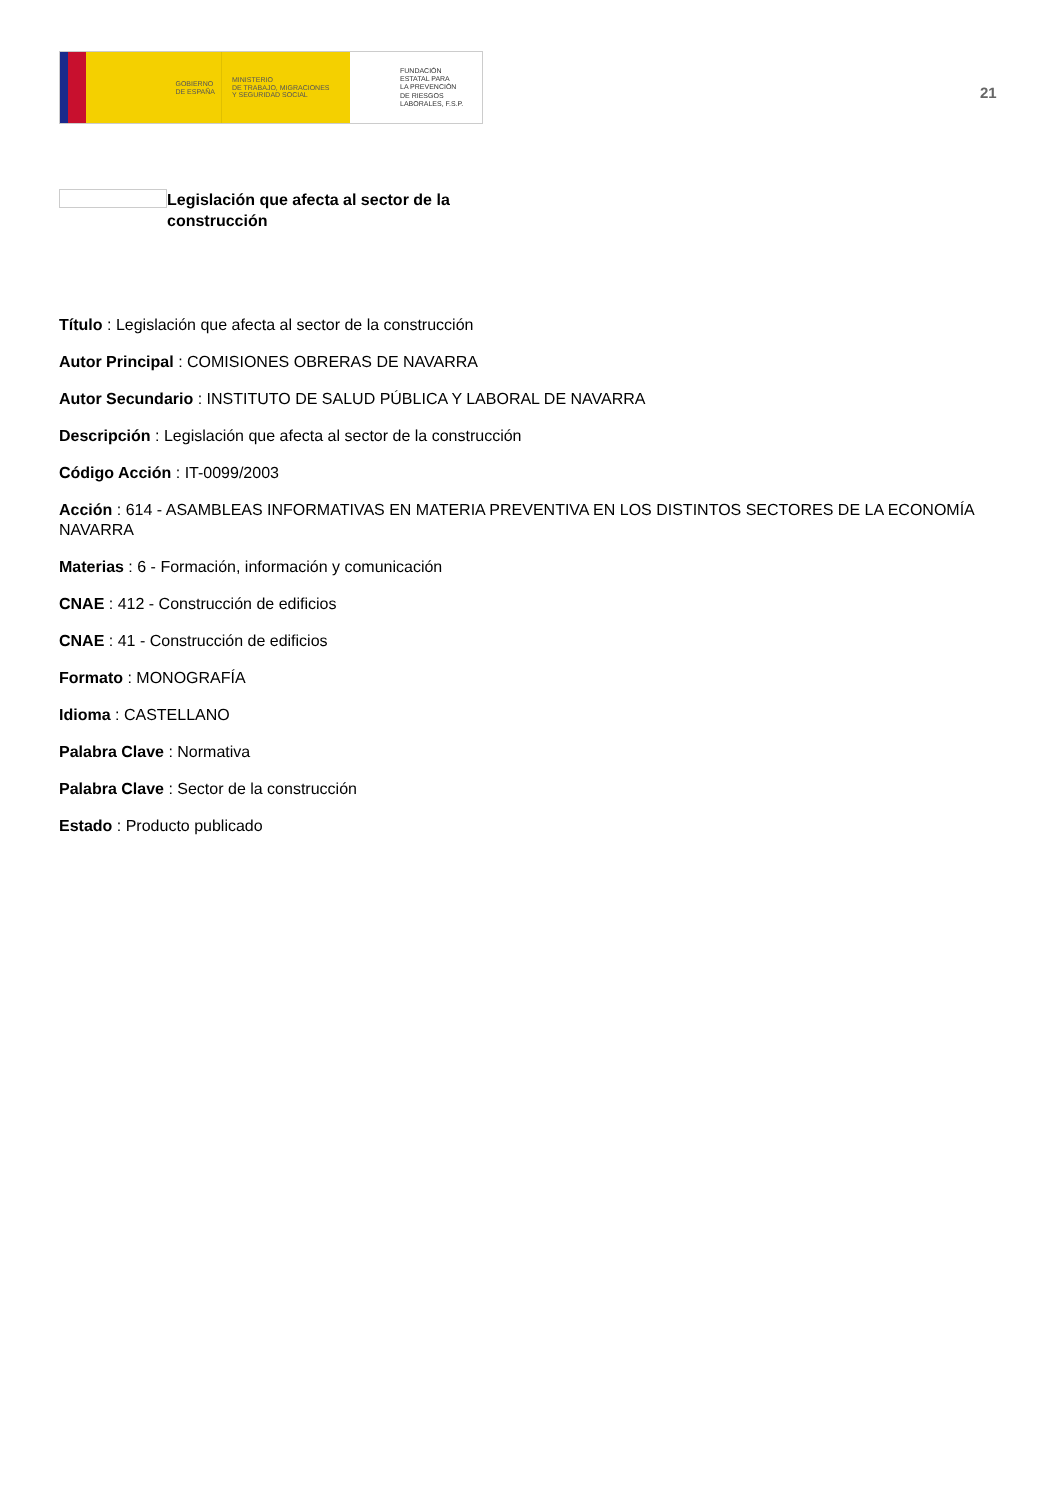GOBIERNO
DE ESPAÑA
MINISTERIO
DE TRABAJO, MIGRACIONES
Y SEGURIDAD SOCIAL
FUNDACIÓN
ESTATAL PARA
LA PREVENCIÓN
DE RIESGOS
LABORALES, F.S.P.
21
Legislación que afecta al sector de la construcción
Título : Legislación que afecta al sector de la construcción
Autor Principal : COMISIONES OBRERAS DE NAVARRA
Autor Secundario : INSTITUTO DE SALUD PÚBLICA Y LABORAL DE NAVARRA
Descripción : Legislación que afecta al sector de la construcción
Código Acción : IT-0099/2003
Acción : 614 - ASAMBLEAS INFORMATIVAS EN MATERIA PREVENTIVA EN LOS DISTINTOS SECTORES DE LA ECONOMÍA NAVARRA
Materias : 6 - Formación, información y comunicación
CNAE : 412 - Construcción de edificios
CNAE : 41 - Construcción de edificios
Formato : MONOGRAFÍA
Idioma : CASTELLANO
Palabra Clave : Normativa
Palabra Clave : Sector de la construcción
Estado : Producto publicado